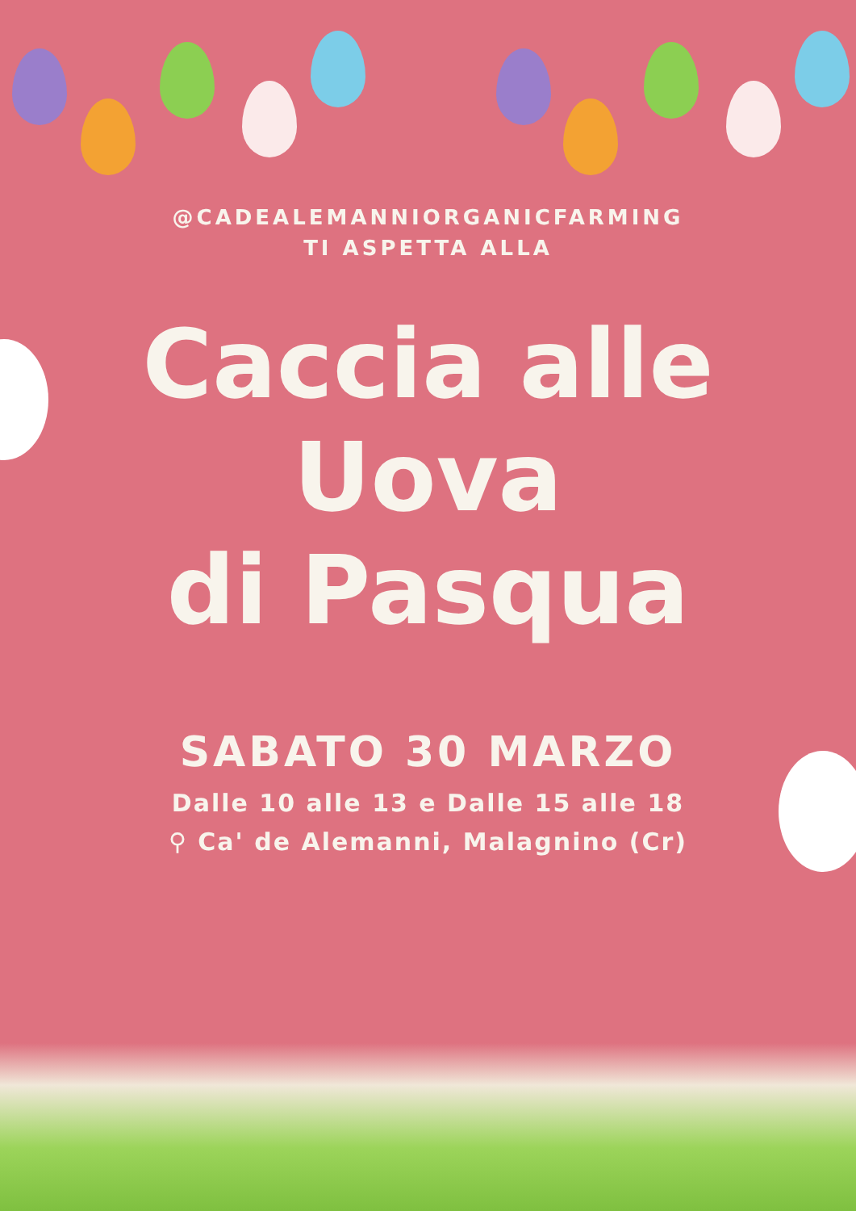@CADEALEMANNIORGANICFARMING
TI ASPETTA ALLA
Caccia alle
Uova
di Pasqua
SABATO 30 MARZO
Dalle 10 alle 13 e Dalle 15 alle 18
⚲ Ca' de Alemanni, Malagnino (Cr)